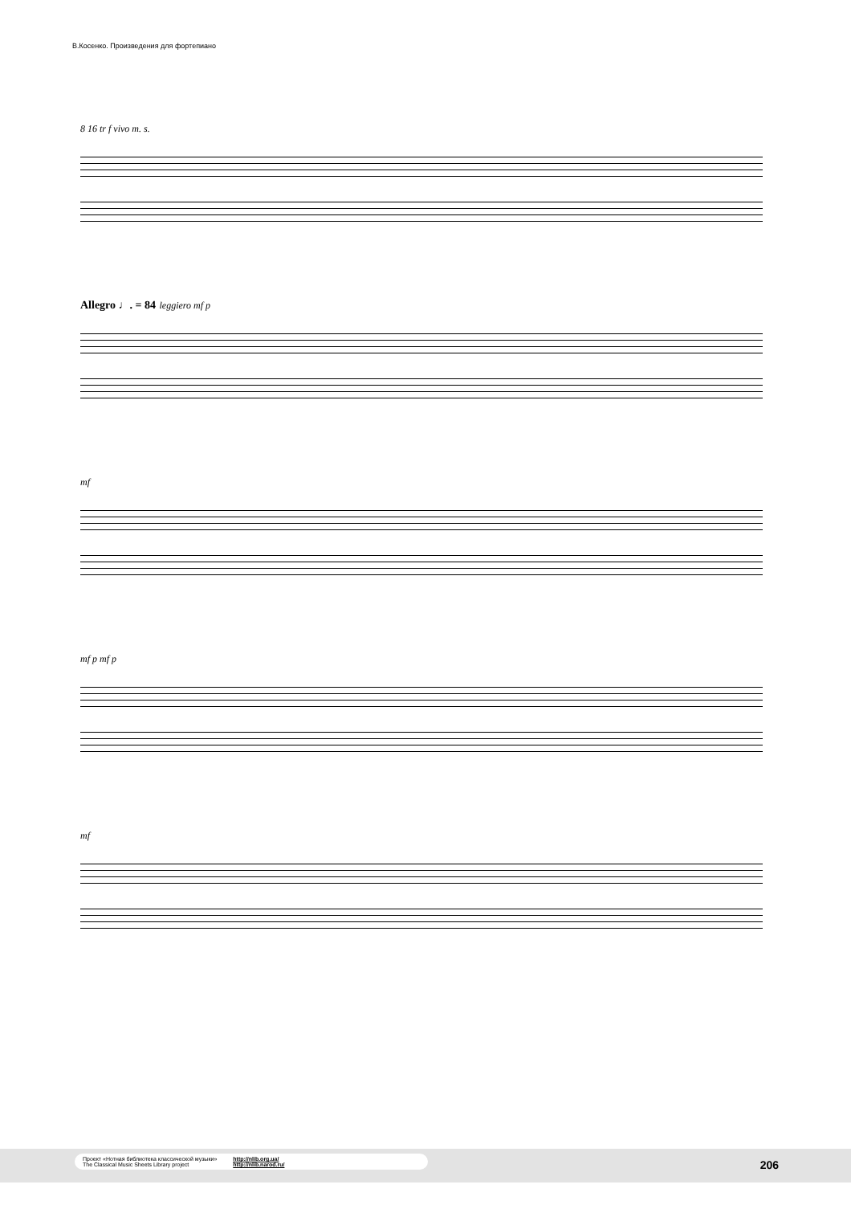В.Косенко. Произведения для фортепиано
8 16 tr f vivo m. s.
Allegro ♩. = 84 leggiero mf p
mf
mf p mf p
mf
Проект «Нотная библиотека классической музыки»
The Classical Music Sheets Library project
http://nlib.org.ua/
http://nlib.narod.ru/
206